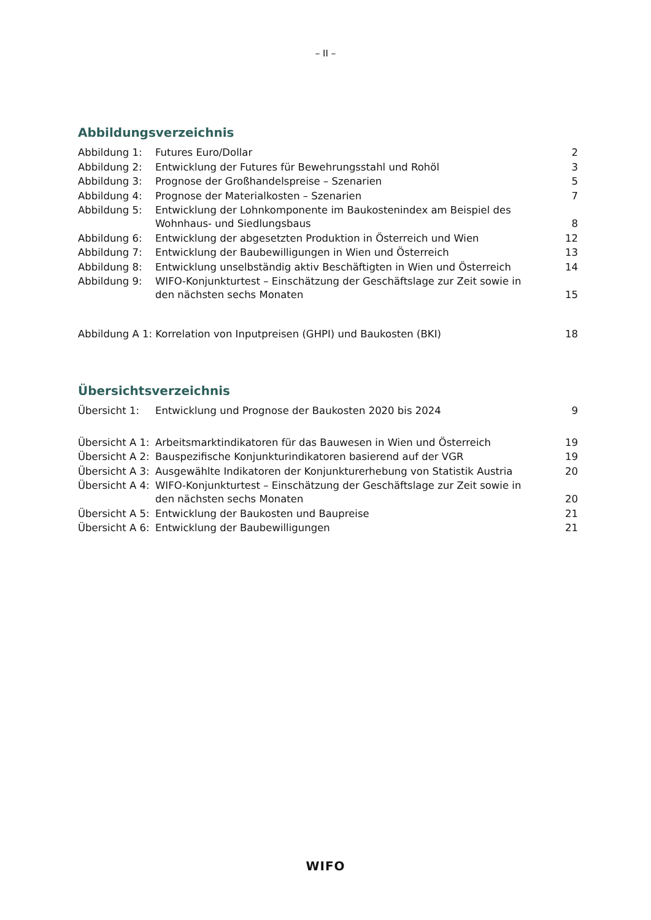– II –
Abbildungsverzeichnis
| Abbildung 1: | Futures Euro/Dollar | 2 |
| Abbildung 2: | Entwicklung der Futures für Bewehrungsstahl und Rohöl | 3 |
| Abbildung 3: | Prognose der Großhandelspreise – Szenarien | 5 |
| Abbildung 4: | Prognose der Materialkosten – Szenarien | 7 |
| Abbildung 5: | Entwicklung der Lohnkomponente im Baukostenindex am Beispiel des Wohnhaus- und Siedlungsbaus | 8 |
| Abbildung 6: | Entwicklung der abgesetzten Produktion in Österreich und Wien | 12 |
| Abbildung 7: | Entwicklung der Baubewilligungen in Wien und Österreich | 13 |
| Abbildung 8: | Entwicklung unselbständig aktiv Beschäftigten in Wien und Österreich | 14 |
| Abbildung 9: | WIFO-Konjunkturtest – Einschätzung der Geschäftslage zur Zeit sowie in den nächsten sechs Monaten | 15 |
| Abbildung A 1: Korrelation von Inputpreisen (GHPI) und Baukosten (BKI) | | 18 |
Übersichtsverzeichnis
| Übersicht 1: | Entwicklung und Prognose der Baukosten 2020 bis 2024 | 9 |
| Übersicht A 1: | Arbeitsmarktindikatoren für das Bauwesen in Wien und Österreich | 19 |
| Übersicht A 2: | Bauspezifische Konjunkturindikatoren basierend auf der VGR | 19 |
| Übersicht A 3: | Ausgewählte Indikatoren der Konjunkturerhebung von Statistik Austria | 20 |
| Übersicht A 4: | WIFO-Konjunkturtest – Einschätzung der Geschäftslage zur Zeit sowie in den nächsten sechs Monaten | 20 |
| Übersicht A 5: | Entwicklung der Baukosten und Baupreise | 21 |
| Übersicht A 6: | Entwicklung der Baubewilligungen | 21 |
WIFO